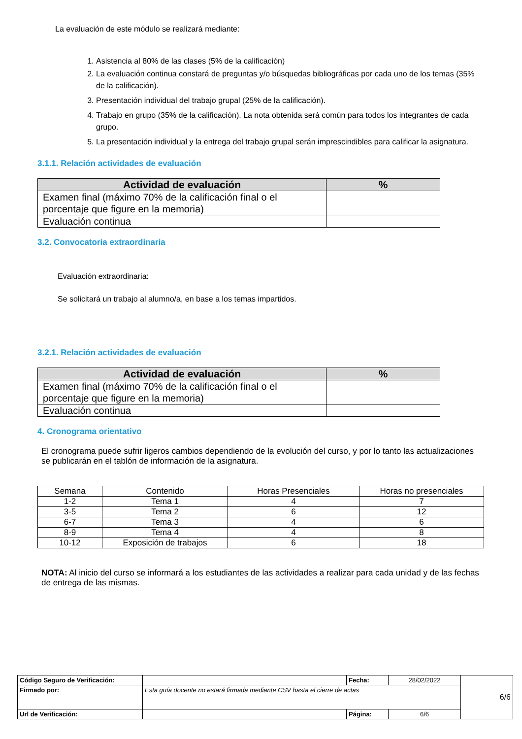La evaluación de este módulo se realizará mediante:
1. Asistencia al 80% de las clases (5% de la calificación)
2. La evaluación continua constará de preguntas y/o búsquedas bibliográficas por cada uno de los temas (35% de la calificación).
3. Presentación individual del trabajo grupal (25% de la calificación).
4. Trabajo en grupo (35% de la calificación). La nota obtenida será común para todos los integrantes de cada grupo.
5. La presentación individual y la entrega del trabajo grupal serán imprescindibles para calificar la asignatura.
3.1.1. Relación actividades de evaluación
| Actividad de evaluación | % |
| --- | --- |
| Examen final (máximo 70% de la calificación final o el porcentaje que figure en la memoria) | |
| Evaluación continua | |
3.2. Convocatoria extraordinaria
Evaluación extraordinaria:
Se solicitará un trabajo al alumno/a, en base a los temas impartidos.
3.2.1. Relación actividades de evaluación
| Actividad de evaluación | % |
| --- | --- |
| Examen final (máximo 70% de la calificación final o el porcentaje que figure en la memoria) | |
| Evaluación continua | |
4. Cronograma orientativo
El cronograma puede sufrir ligeros cambios dependiendo de la evolución del curso, y por lo tanto las actualizaciones se publicarán en el tablón de información de la asignatura.
| Semana | Contenido | Horas Presenciales | Horas no presenciales |
| 1-2 | Tema 1 | 4 | 7 |
| 3-5 | Tema 2 | 6 | 12 |
| 6-7 | Tema 3 | 4 | 6 |
| 8-9 | Tema 4 | 4 | 8 |
| 10-12 | Exposición de trabajos | 6 | 18 |
NOTA: Al inicio del curso se informará a los estudiantes de las actividades a realizar para cada unidad y de las fechas de entrega de las mismas.
| Código Seguro de Verificación: | | Fecha: | 28/02/2022 | 6/6 |
| Firmado por: | Esta guía docente no estará firmada mediante CSV hasta el cierre de actas | | | |
| Url de Verificación: | | Página: | 6/6 | |